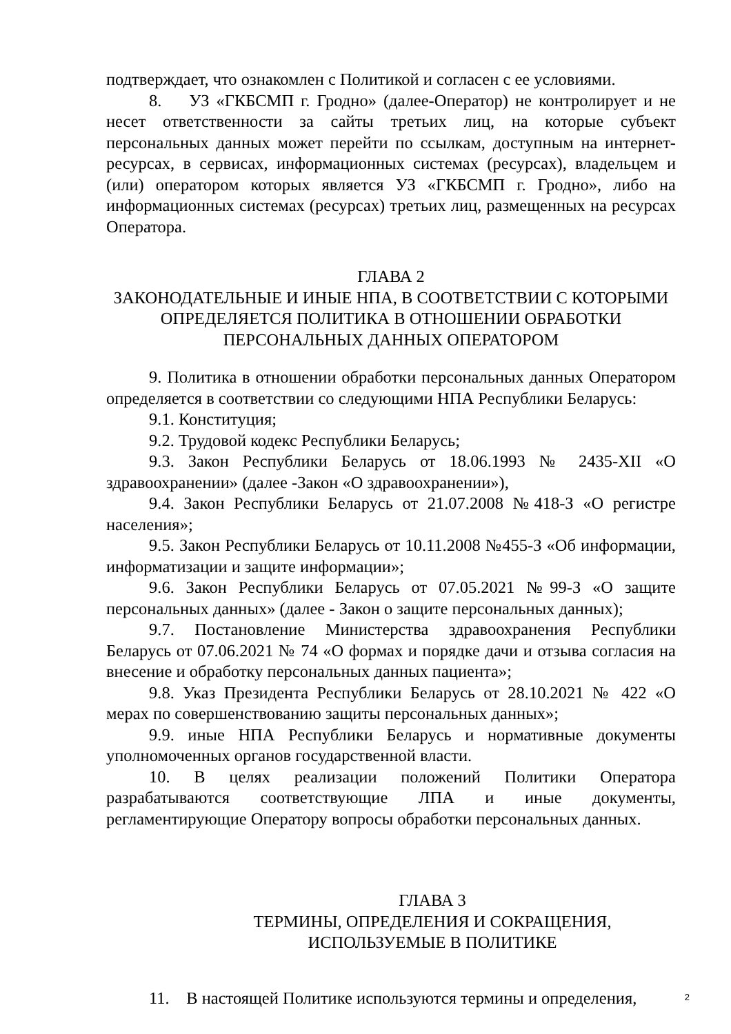подтверждает, что ознакомлен с Политикой и согласен с ее условиями.
8. УЗ «ГКБСМП г. Гродно» (далее-Оператор) не контролирует и не несет ответственности за сайты третьих лиц, на которые субъект персональных данных может перейти по ссылкам, доступным на интернет-ресурсах, в сервисах, информационных системах (ресурсах), владельцем и (или) оператором которых является УЗ «ГКБСМП г. Гродно», либо на информационных системах (ресурсах) третьих лиц, размещенных на ресурсах Оператора.
ГЛАВА 2
ЗАКОНОДАТЕЛЬНЫЕ И ИНЫЕ НПА, В СООТВЕТСТВИИ С КОТОРЫМИ ОПРЕДЕЛЯЕТСЯ ПОЛИТИКА В ОТНОШЕНИИ ОБРАБОТКИ ПЕРСОНАЛЬНЫХ ДАННЫХ ОПЕРАТОРОМ
9. Политика в отношении обработки персональных данных Оператором определяется в соответствии со следующими НПА Республики Беларусь:
9.1. Конституция;
9.2. Трудовой кодекс Республики Беларусь;
9.3. Закон Республики Беларусь от 18.06.1993 № 2435-XII «О здравоохранении» (далее -Закон «О здравоохранении»),
9.4. Закон Республики Беларусь от 21.07.2008 №418-З «О регистре населения»;
9.5. Закон Республики Беларусь от 10.11.2008 №455-З «Об информации, информатизации и защите информации»;
9.6. Закон Республики Беларусь от 07.05.2021 №99-З «О защите персональных данных» (далее - Закон о защите персональных данных);
9.7. Постановление Министерства здравоохранения Республики Беларусь от 07.06.2021 № 74 «О формах и порядке дачи и отзыва согласия на внесение и обработку персональных данных пациента»;
9.8. Указ Президента Республики Беларусь от 28.10.2021 № 422 «О мерах по совершенствованию защиты персональных данных»;
9.9. иные НПА Республики Беларусь и нормативные документы уполномоченных органов государственной власти.
10. В целях реализации положений Политики Оператора разрабатываются соответствующие ЛПА и иные документы, регламентирующие Оператору вопросы обработки персональных данных.
ГЛАВА 3
ТЕРМИНЫ, ОПРЕДЕЛЕНИЯ И СОКРАЩЕНИЯ,
ИСПОЛЬЗУЕМЫЕ В ПОЛИТИКЕ
11. В настоящей Политике используются термины и определения,
2